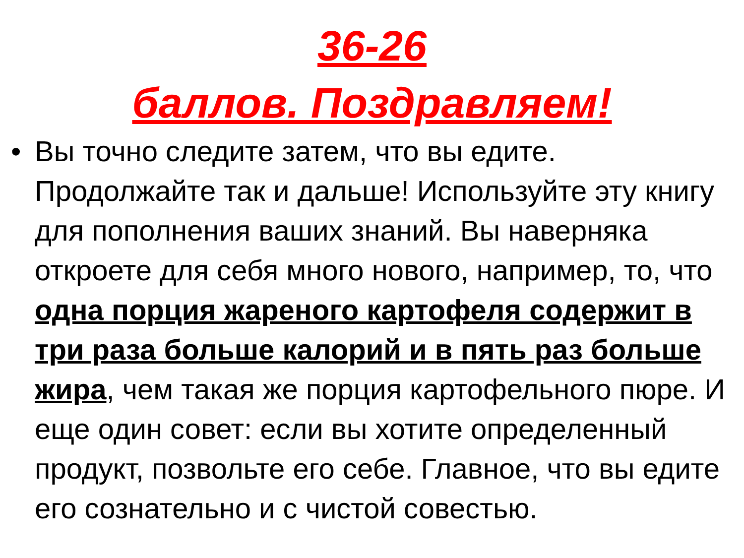36-26
баллов. Поздравляем!
• Вы точно следите затем, что вы едите. Продолжайте так и дальше! Используйте эту книгу для пополнения ваших знаний. Вы наверняка откроете для себя много нового, например, то, что одна порция жареного картофеля содержит в три раза больше калорий и в пять раз больше жира, чем такая же порция картофельного пюре. И еще один совет: если вы хотите определенный продукт, позвольте его себе. Главное, что вы едите его сознательно и с чистой совестью.